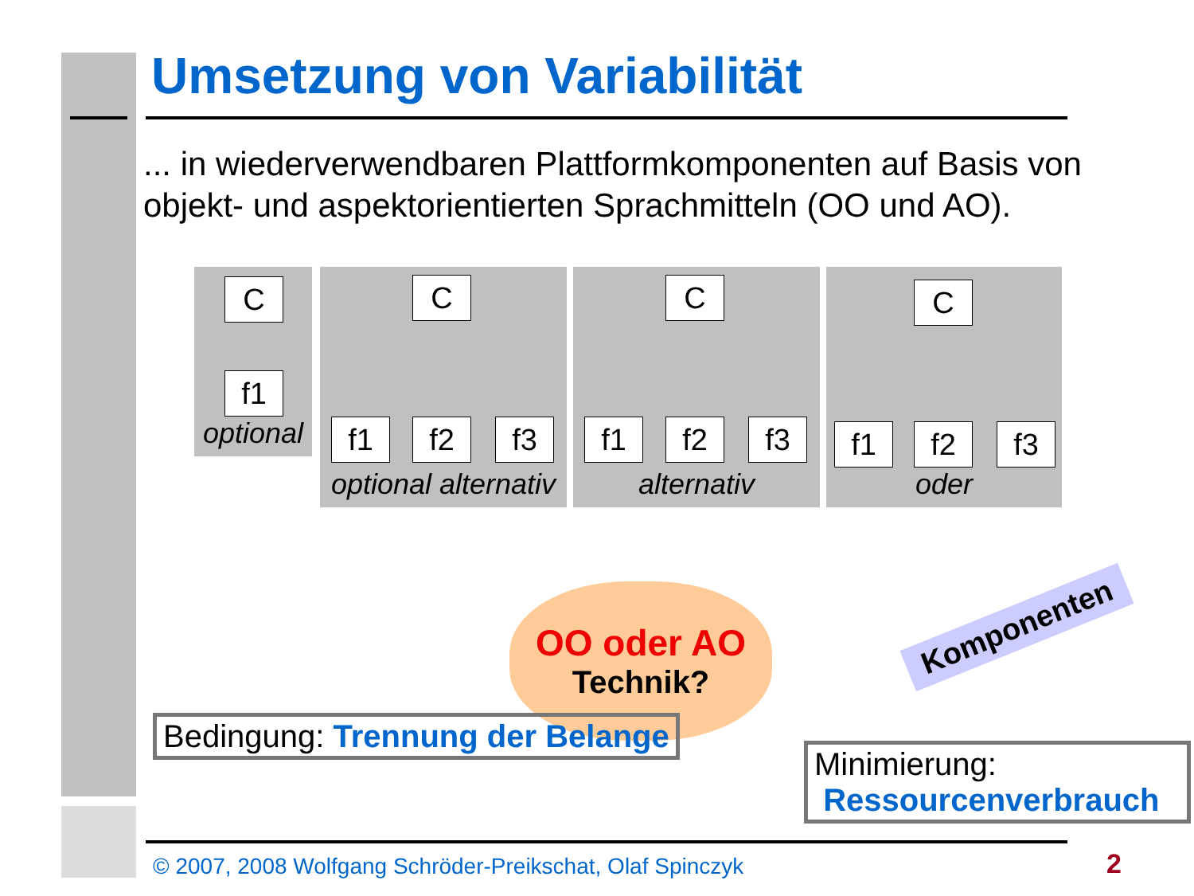Umsetzung von Variabilität
... in wiederverwendbaren Plattformkomponenten auf Basis von objekt- und aspektorientierten Sprachmitteln (OO und AO).
C
f1
optional
C
f1 f2 f3
optional alternativ
C
f1 f2 f3
alternativ
C
f1 f2 f3
oder
OO oder AO
Technik?
Komponenten
Bedingung: Trennung der Belange
Minimierung:
Ressourcenverbrauch
© 2007, 2008 Wolfgang Schröder-Preikschat, Olaf Spinczyk
2